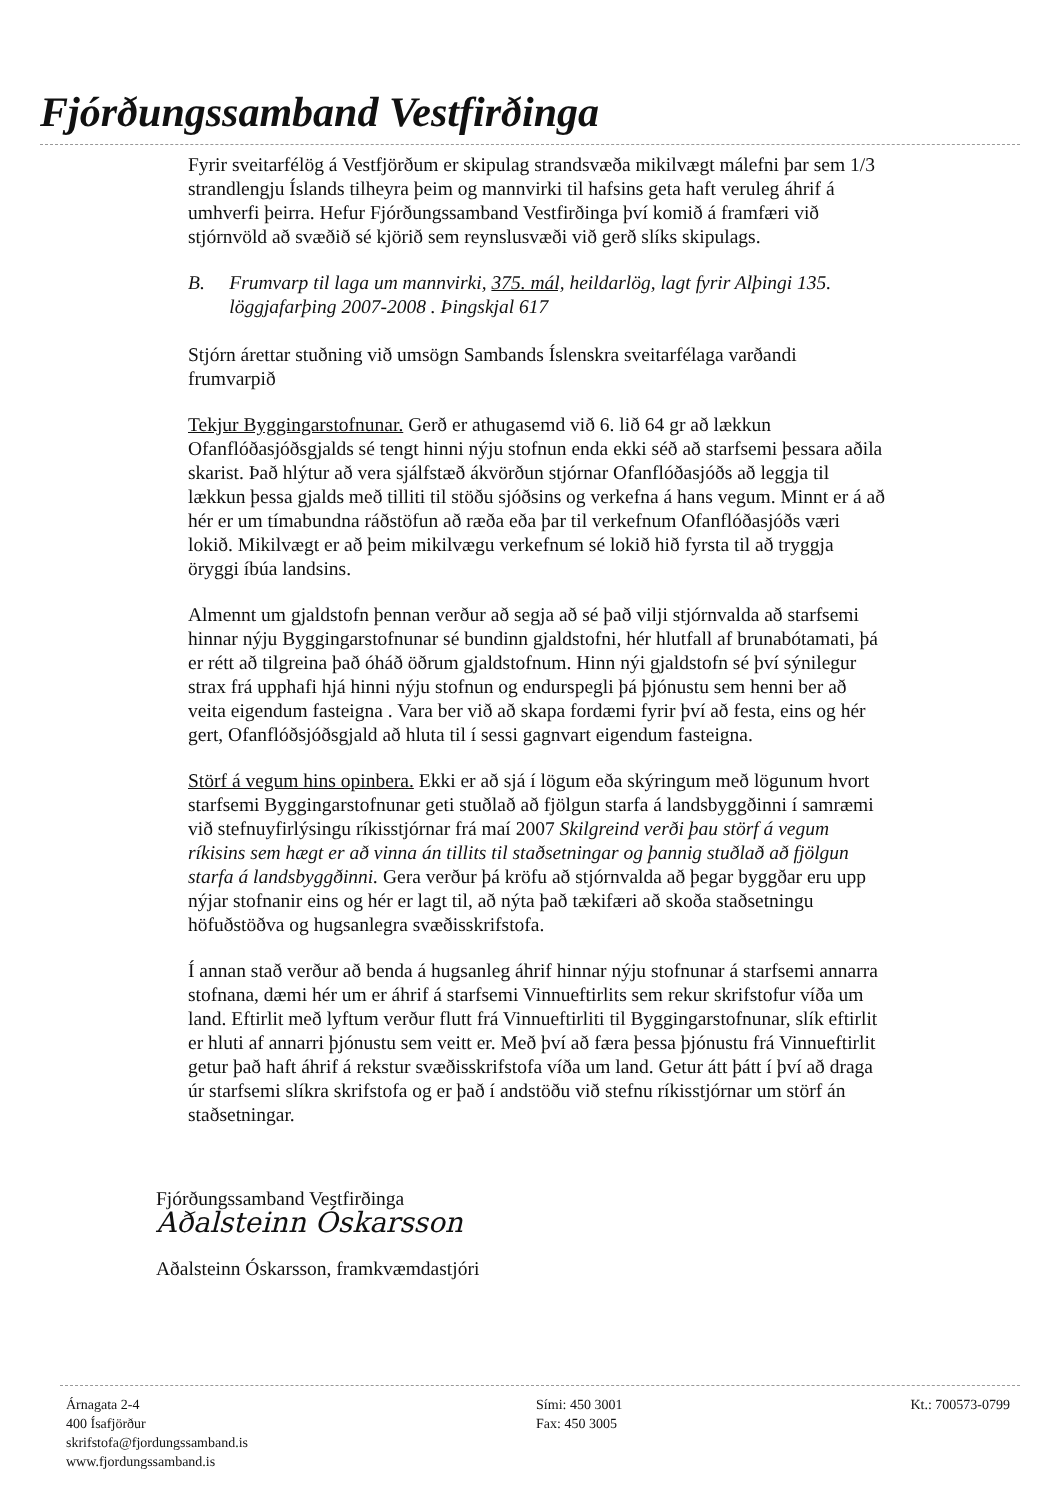Fjórðungssamband Vestfirðinga
Fyrir sveitarfélög á Vestfjörðum er skipulag strandsvæða mikilvægt málefni þar sem 1/3 strandlengju Íslands tilheyra þeim og mannvirki til hafsins geta haft veruleg áhrif á umhverfi þeirra. Hefur Fjórðungssamband Vestfirðinga því komið á framfæri við stjórnvöld að svæðið sé kjörið sem reynslusvæði við gerð slíks skipulags.
B. Frumvarp til laga um mannvirki, 375. mál, heildarlög, lagt fyrir Alþingi 135. löggjafarþing 2007-2008 . Þingskjal 617
Stjórn árettar stuðning við umsögn Sambands Íslenskra sveitarfélaga varðandi frumvarpið
Tekjur Byggingarstofnunar. Gerð er athugasemd við 6. lið 64 gr að lækkun Ofanflóðasjóðsgjalds sé tengt hinni nýju stofnun enda ekki séð að starfsemi þessara aðila skarist. Það hlýtur að vera sjálfstæð ákvörðun stjórnar Ofanflóðasjóðs að leggja til lækkun þessa gjalds með tilliti til stöðu sjóðsins og verkefna á hans vegum. Minnt er á að hér er um tímabundna ráðstöfun að ræða eða þar til verkefnum Ofanflóðasjóðs væri lokið. Mikilvægt er að þeim mikilvægu verkefnum sé lokið hið fyrsta til að tryggja öryggi íbúa landsins.
Almennt um gjaldstofn þennan verður að segja að sé það vilji stjórnvalda að starfsemi hinnar nýju Byggingarstofnunar sé bundinn gjaldstofni, hér hlutfall af brunabótamati, þá er rétt að tilgreina það óháð öðrum gjaldstofnum. Hinn nýi gjaldstofn sé því sýnilegur strax frá upphafi hjá hinni nýju stofnun og endurspegli þá þjónustu sem henni ber að veita eigendum fasteigna . Vara ber við að skapa fordæmi fyrir því að festa, eins og hér gert, Ofanflóðsjóðsgjald að hluta til í sessi gagnvart eigendum fasteigna.
Störf á vegum hins opinbera. Ekki er að sjá í lögum eða skýringum með lögunum hvort starfsemi Byggingarstofnunar geti stuðlað að fjölgun starfa á landsbyggðinni í samræmi við stefnuyfirlýsingu ríkisstjórnar frá maí 2007 Skilgreind verði þau störf á vegum ríkisins sem hægt er að vinna án tillits til staðsetningar og þannig stuðlað að fjölgun starfa á landsbyggðinni. Gera verður þá kröfu að stjórnvalda að þegar byggðar eru upp nýjar stofnanir eins og hér er lagt til, að nýta það tækifæri að skoða staðsetningu höfuðstöðva og hugsanlegra svæðisskrifstofa.
Í annan stað verður að benda á hugsanleg áhrif hinnar nýju stofnunar á starfsemi annarra stofnana, dæmi hér um er áhrif á starfsemi Vinnueftirlits sem rekur skrifstofur víða um land. Eftirlit með lyftum verður flutt frá Vinnueftirliti til Byggingarstofnunar, slík eftirlit er hluti af annarri þjónustu sem veitt er. Með því að færa þessa þjónustu frá Vinnueftirlit getur það haft áhrif á rekstur svæðisskrifstofa víða um land. Getur átt þátt í því að draga úr starfsemi slíkra skrifstofa og er það í andstöðu við stefnu ríkisstjórnar um störf án staðsetningar.
Fjórðungssamband Vestfirðinga
Aðalsteinn Óskarsson
Aðalsteinn Óskarsson, framkvæmdastjóri
Árnagata 2-4
400 Ísafjörður
skrifstofa@fjordungssamband.is
www.fjordungssamband.is
Sími: 450 3001
Fax: 450 3005
Kt.: 700573-0799